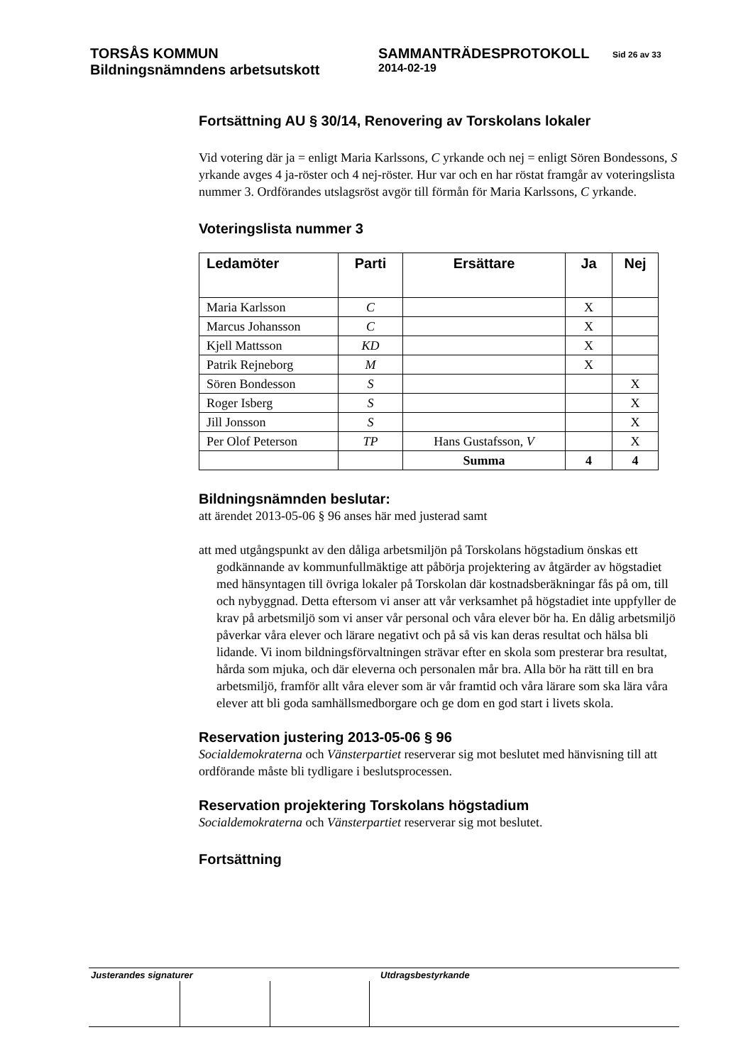TORSÅS KOMMUN SAMMANTRÄDESPROTOKOLL
Sid 26 av 33
Bildningsnämndens arbetsutskott
2014-02-19
Fortsättning AU § 30/14, Renovering av Torskolans lokaler
Vid votering där ja = enligt Maria Karlssons, C yrkande och nej = enligt Sören Bondessons, S yrkande avges 4 ja-röster och 4 nej-röster. Hur var och en har röstat framgår av voteringslista nummer 3. Ordförandes utslagsröst avgör till förmån för Maria Karlssons, C yrkande.
Voteringslista nummer 3
| Ledamöter | Parti | Ersättare | Ja | Nej |
| --- | --- | --- | --- | --- |
| Maria Karlsson | C | | X | |
| Marcus Johansson | C | | X | |
| Kjell Mattsson | KD | | X | |
| Patrik Rejneborg | M | | X | |
| Sören Bondesson | S | | | X |
| Roger Isberg | S | | | X |
| Jill Jonsson | S | | | X |
| Per Olof Peterson | TP | Hans Gustafsson, V | | X |
| | | Summa | 4 | 4 |
Bildningsnämnden beslutar:
att ärendet 2013-05-06 § 96 anses här med justerad samt
att med utgångspunkt av den dåliga arbetsmiljön på Torskolans högstadium önskas ett godkännande av kommunfullmäktige att påbörja projektering av åtgärder av högstadiet med hänsyntagen till övriga lokaler på Torskolan där kostnadsberäkningar fås på om, till och nybyggnad. Detta eftersom vi anser att vår verksamhet på högstadiet inte uppfyller de krav på arbetsmiljö som vi anser vår personal och våra elever bör ha. En dålig arbetsmiljö påverkar våra elever och lärare negativt och på så vis kan deras resultat och hälsa bli lidande. Vi inom bildningsförvaltningen strävar efter en skola som presterar bra resultat, hårda som mjuka, och där eleverna och personalen mår bra. Alla bör ha rätt till en bra arbetsmiljö, framför allt våra elever som är vår framtid och våra lärare som ska lära våra elever att bli goda samhällsmedborgare och ge dom en god start i livets skola.
Reservation justering 2013-05-06 § 96
Socialdemokraterna och Vänsterpartiet reserverar sig mot beslutet med hänvisning till att ordförande måste bli tydligare i beslutsprocessen.
Reservation projektering Torskolans högstadium
Socialdemokraterna och Vänsterpartiet reserverar sig mot beslutet.
Fortsättning
Justerandes signaturer Utdragsbestyrkande